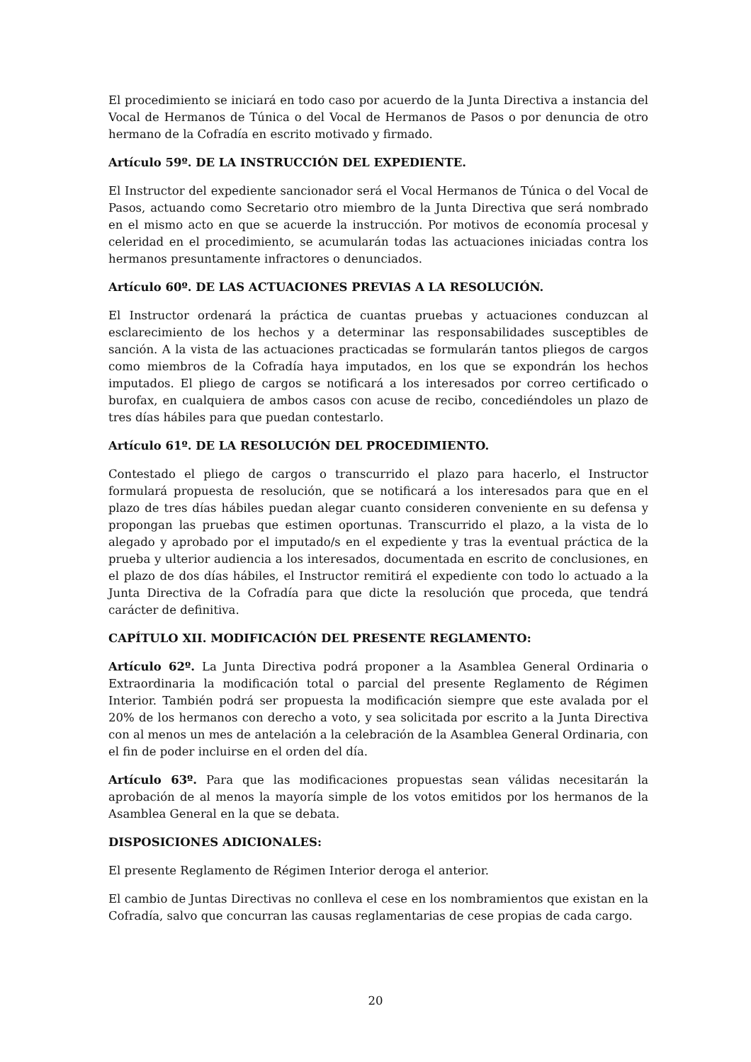El procedimiento se iniciará en todo caso por acuerdo de la Junta Directiva a instancia del Vocal de Hermanos de Túnica o del Vocal de Hermanos de Pasos o por denuncia de otro hermano de la Cofradía en escrito motivado y firmado.
Artículo 59º. DE LA INSTRUCCIÓN DEL EXPEDIENTE.
El Instructor del expediente sancionador será el Vocal Hermanos de Túnica o del Vocal de Pasos, actuando como Secretario otro miembro de la Junta Directiva que será nombrado en el mismo acto en que se acuerde la instrucción. Por motivos de economía procesal y celeridad en el procedimiento, se acumularán todas las actuaciones iniciadas contra los hermanos presuntamente infractores o denunciados.
Artículo 60º. DE LAS ACTUACIONES PREVIAS A LA RESOLUCIÓN.
El Instructor ordenará la práctica de cuantas pruebas y actuaciones conduzcan al esclarecimiento de los hechos y a determinar las responsabilidades susceptibles de sanción. A la vista de las actuaciones practicadas se formularán tantos pliegos de cargos como miembros de la Cofradía haya imputados, en los que se expondrán los hechos imputados. El pliego de cargos se notificará a los interesados por correo certificado o burofax, en cualquiera de ambos casos con acuse de recibo, concediéndoles un plazo de tres días hábiles para que puedan contestarlo.
Artículo 61º. DE LA RESOLUCIÓN DEL PROCEDIMIENTO.
Contestado el pliego de cargos o transcurrido el plazo para hacerlo, el Instructor formulará propuesta de resolución, que se notificará a los interesados para que en el plazo de tres días hábiles puedan alegar cuanto consideren conveniente en su defensa y propongan las pruebas que estimen oportunas. Transcurrido el plazo, a la vista de lo alegado y aprobado por el imputado/s en el expediente y tras la eventual práctica de la prueba y ulterior audiencia a los interesados, documentada en escrito de conclusiones, en el plazo de dos días hábiles, el Instructor remitirá el expediente con todo lo actuado a la Junta Directiva de la Cofradía para que dicte la resolución que proceda, que tendrá carácter de definitiva.
CAPÍTULO XII. MODIFICACIÓN DEL PRESENTE REGLAMENTO:
Artículo 62º. La Junta Directiva podrá proponer a la Asamblea General Ordinaria o Extraordinaria la modificación total o parcial del presente Reglamento de Régimen Interior. También podrá ser propuesta la modificación siempre que este avalada por el 20% de los hermanos con derecho a voto, y sea solicitada por escrito a la Junta Directiva con al menos un mes de antelación a la celebración de la Asamblea General Ordinaria, con el fin de poder incluirse en el orden del día.
Artículo 63º. Para que las modificaciones propuestas sean válidas necesitarán la aprobación de al menos la mayoría simple de los votos emitidos por los hermanos de la Asamblea General en la que se debata.
DISPOSICIONES ADICIONALES:
El presente Reglamento de Régimen Interior deroga el anterior.
El cambio de Juntas Directivas no conlleva el cese en los nombramientos que existan en la Cofradía, salvo que concurran las causas reglamentarias de cese propias de cada cargo.
20